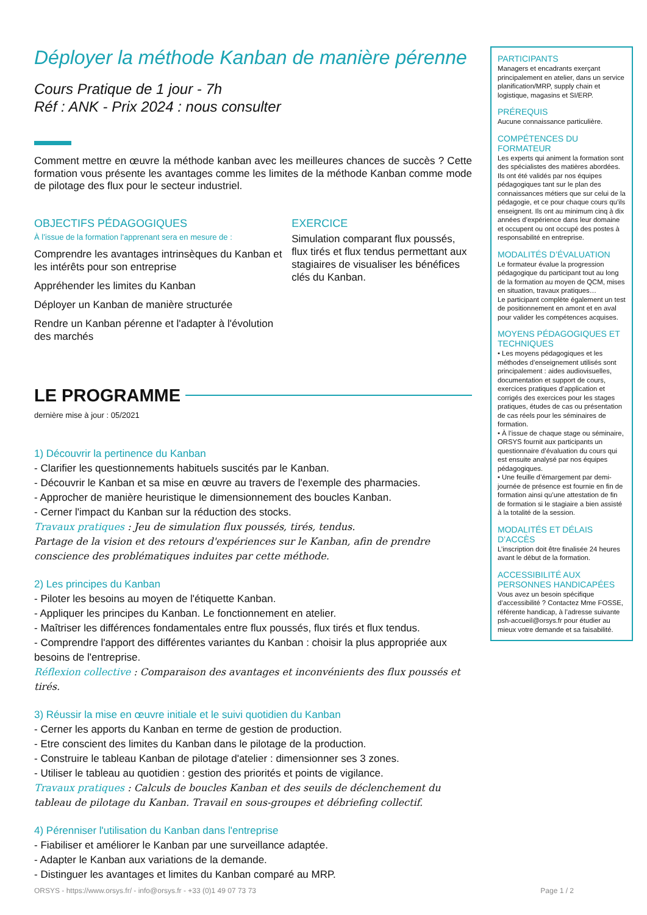Déployer la méthode Kanban de manière pérenne
Cours Pratique de 1 jour - 7h
Réf : ANK - Prix 2024 : nous consulter
Comment mettre en œuvre la méthode kanban avec les meilleures chances de succès ? Cette formation vous présente les avantages comme les limites de la méthode Kanban comme mode de pilotage des flux pour le secteur industriel.
OBJECTIFS PÉDAGOGIQUES
À l’issue de la formation l'apprenant sera en mesure de :
Comprendre les avantages intrinsèques du Kanban et les intérêts pour son entreprise
Appréhender les limites du Kanban
Déployer un Kanban de manière structurée
Rendre un Kanban pérenne et l'adapter à l'évolution des marchés
EXERCICE
Simulation comparant flux poussés, flux tirés et flux tendus permettant aux stagiaires de visualiser les bénéfices clés du Kanban.
LE PROGRAMME
dernière mise à jour : 05/2021
1) Découvrir la pertinence du Kanban
- Clarifier les questionnements habituels suscités par le Kanban.
- Découvrir le Kanban et sa mise en œuvre au travers de l'exemple des pharmacies.
- Approcher de manière heuristique le dimensionnement des boucles Kanban.
- Cerner l'impact du Kanban sur la réduction des stocks.
Travaux pratiques : Jeu de simulation flux poussés, tirés, tendus.
Partage de la vision et des retours d'expériences sur le Kanban, afin de prendre conscience des problématiques induites par cette méthode.
2) Les principes du Kanban
- Piloter les besoins au moyen de l'étiquette Kanban.
- Appliquer les principes du Kanban. Le fonctionnement en atelier.
- Maîtriser les différences fondamentales entre flux poussés, flux tirés et flux tendus.
- Comprendre l'apport des différentes variantes du Kanban : choisir la plus appropriée aux besoins de l'entreprise.
Réflexion collective : Comparaison des avantages et inconvénients des flux poussés et tirés.
3) Réussir la mise en œuvre initiale et le suivi quotidien du Kanban
- Cerner les apports du Kanban en terme de gestion de production.
- Etre conscient des limites du Kanban dans le pilotage de la production.
- Construire le tableau Kanban de pilotage d'atelier : dimensionner ses 3 zones.
- Utiliser le tableau au quotidien : gestion des priorités et points de vigilance.
Travaux pratiques : Calculs de boucles Kanban et des seuils de déclenchement du tableau de pilotage du Kanban. Travail en sous-groupes et débriefing collectif.
4) Pérenniser l'utilisation du Kanban dans l'entreprise
- Fiabiliser et améliorer le Kanban par une surveillance adaptée.
- Adapter le Kanban aux variations de la demande.
- Distinguer les avantages et limites du Kanban comparé au MRP.
PARTICIPANTS
Managers et encadrants exerçant principalement en atelier, dans un service planification/MRP, supply chain et logistique, magasins et SI/ERP.
PRÉREQUIS
Aucune connaissance particulière.
COMPÉTENCES DU FORMATEUR
Les experts qui animent la formation sont des spécialistes des matières abordées. Ils ont été validés par nos équipes pédagogiques tant sur le plan des connaissances métiers que sur celui de la pédagogie, et ce pour chaque cours qu’ils enseignent. Ils ont au minimum cinq à dix années d’expérience dans leur domaine et occupent ou ont occupé des postes à responsabilité en entreprise.
MODALITÉS D’ÉVALUATION
Le formateur évalue la progression pédagogique du participant tout au long de la formation au moyen de QCM, mises en situation, travaux pratiques…
Le participant complète également un test de positionnement en amont et en aval pour valider les compétences acquises.
MOYENS PÉDAGOGIQUES ET TECHNIQUES
• Les moyens pédagogiques et les méthodes d’enseignement utilisés sont principalement : aides audiovisuelles, documentation et support de cours, exercices pratiques d’application et corrigés des exercices pour les stages pratiques, études de cas ou présentation de cas réels pour les séminaires de formation.
• À l’issue de chaque stage ou séminaire, ORSYS fournit aux participants un questionnaire d’évaluation du cours qui est ensuite analysé par nos équipes pédagogiques.
• Une feuille d’émargement par demi-journée de présence est fournie en fin de formation ainsi qu’une attestation de fin de formation si le stagiaire a bien assisté à la totalité de la session.
MODALITÉS ET DÉLAIS D’ACCÈS
L’inscription doit être finalisée 24 heures avant le début de la formation.
ACCESSIBILITÉ AUX PERSONNES HANDICAPÉES
Vous avez un besoin spécifique d’accessibilité ? Contactez Mme FOSSE, référente handicap, à l’adresse suivante psh-accueil@orsys.fr pour étudier au mieux votre demande et sa faisabilité.
ORSYS - https://www.orsys.fr/ - info@orsys.fr - +33 (0)1 49 07 73 73 Page 1 / 2